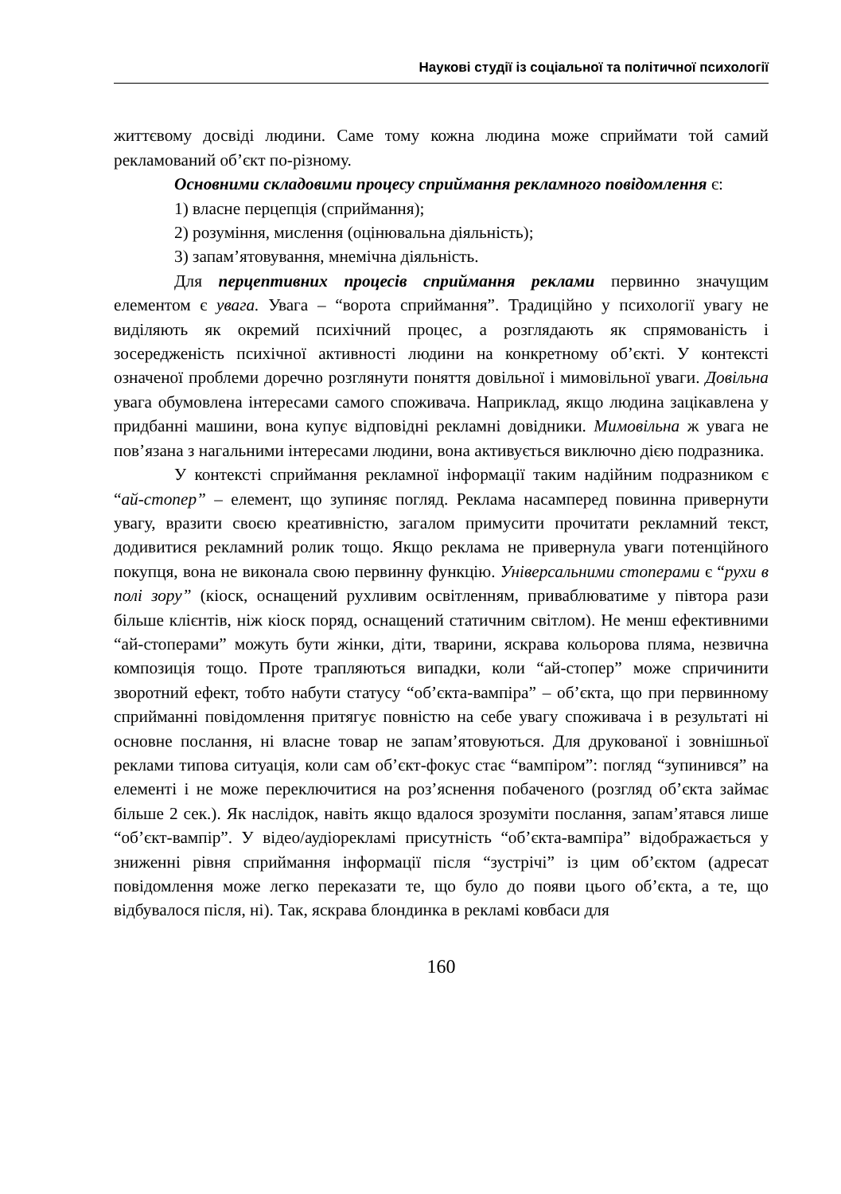Наукові студії із соціальної та політичної психології
життєвому досвіді людини. Саме тому кожна людина може сприймати той самий рекламований об’єкт по-різному.
Основними складовими процесу сприймання рекламного повідомлення є:
1) власне перцепція (сприймання);
2) розуміння, мислення (оцінювальна діяльність);
3) запам’ятовування, мнемічна діяльність.
Для перцептивних процесів сприймання реклами первинно значущим елементом є увага. Увага – “ворота сприймання”. Традиційно у психології увагу не виділяють як окремий психічний процес, а розглядають як спрямованість і зосередженість психічної активності людини на конкретному об’єкті. У контексті означеної проблеми доречно розглянути поняття довільної і мимовільної уваги. Довільна увага обумовлена інтересами самого споживача. Наприклад, якщо людина зацікавлена у придбанні машини, вона купує відповідні рекламні довідники. Мимовільна ж увага не пов’язана з нагальними інтересами людини, вона активується виключно дією подразника.
У контексті сприймання рекламної інформації таким надійним подразником є “ай-стопер” – елемент, що зупиняє погляд. Реклама насамперед повинна привернути увагу, вразити своєю креативністю, загалом примусити прочитати рекламний текст, додивитися рекламний ролик тощо. Якщо реклама не привернула уваги потенційного покупця, вона не виконала свою первинну функцію. Універсальними стоперами є “рухи в полі зору” (кіоск, оснащений рухливим освітленням, приваблюватиме у півтора рази більше клієнтів, ніж кіоск поряд, оснащений статичним світлом). Не менш ефективними “ай-стоперами” можуть бути жінки, діти, тварини, яскрава кольорова пляма, незвична композиція тощо. Проте трапляються випадки, коли “ай-стопер” може спричинити зворотний ефект, тобто набути статусу “об’єкта-вампіра” – об’єкта, що при первинному сприйманні повідомлення притягує повністю на себе увагу споживача і в результаті ні основне послання, ні власне товар не запам’ятовуються. Для друкованої і зовнішньої реклами типова ситуація, коли сам об’єкт-фокус стає “вампіром”: погляд “зупинився” на елементі і не може переключитися на роз’яснення побаченого (розгляд об’єкта займає більше 2 сек.). Як наслідок, навіть якщо вдалося зрозуміти послання, запам’ятався лише “об’єкт-вампір”. У відео/аудіорекламі присутність “об’єкта-вампіра” відображається у зниженні рівня сприймання інформації після “зустрічі” із цим об’єктом (адресат повідомлення може легко переказати те, що було до появи цього об’єкта, а те, що відбувалося після, ні). Так, яскрава блондинка в рекламі ковбаси для
160